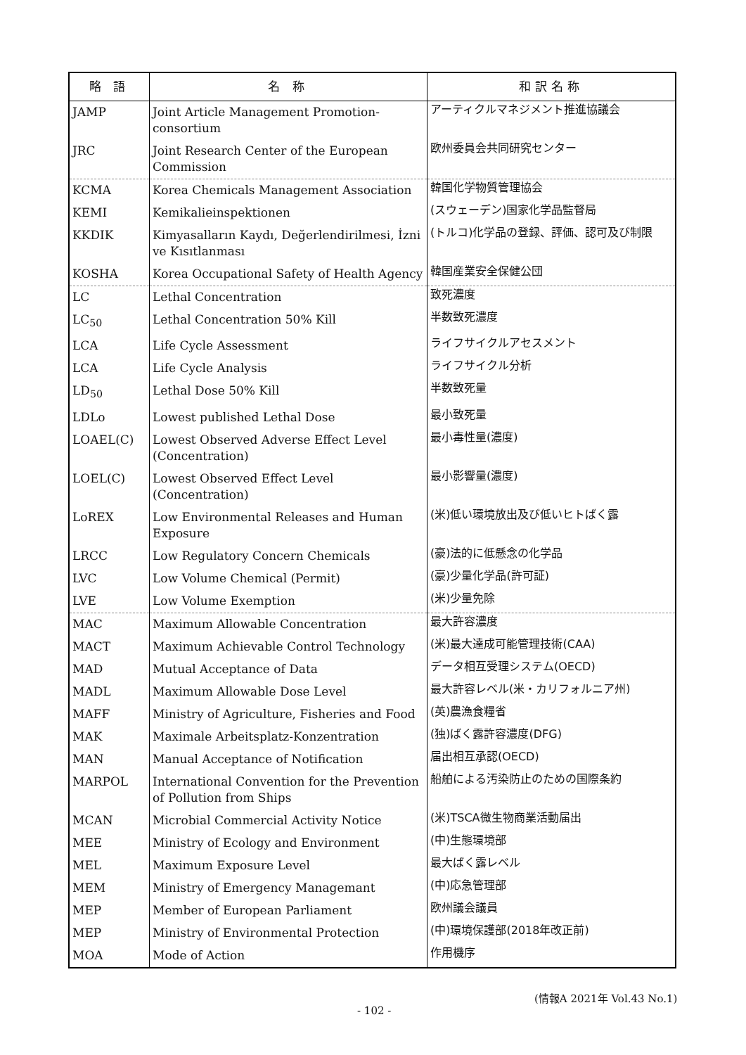| 略 語 | 名 称 | 和訳名称 |
| --- | --- | --- |
| JAMP | Joint Article Management Promotion-consortium | アーティクルマネジメント推進協議会 |
| JRC | Joint Research Center of the European Commission | 欧州委員会共同研究センター |
| KCMA | Korea Chemicals Management Association | 韓国化学物質管理協会 |
| KEMI | Kemikalieinspektionen | (スウェーデン)国家化学品監督局 |
| KKDIK | Kimyasalların Kaydı, Değerlendirilmesi, İzni ve Kısıtlanması | (トルコ)化学品の登録、評価、認可及び制限 |
| KOSHA | Korea Occupational Safety of Health Agency | 韓国産業安全保健公団 |
| LC | Lethal Concentration | 致死濃度 |
| LC<sub>50</sub> | Lethal Concentration 50% Kill | 半数致死濃度 |
| LCA | Life Cycle Assessment | ライフサイクルアセスメント |
| LCA | Life Cycle Analysis | ライフサイクル分析 |
| LD<sub>50</sub> | Lethal Dose 50% Kill | 半数致死量 |
| LDLo | Lowest published Lethal Dose | 最小致死量 |
| LOAEL(C) | Lowest Observed Adverse Effect Level (Concentration) | 最小毒性量(濃度) |
| LOEL(C) | Lowest Observed Effect Level (Concentration) | 最小影響量(濃度) |
| LoREX | Low Environmental Releases and Human Exposure | (米)低い環境放出及び低いヒトばく露 |
| LRCC | Low Regulatory Concern Chemicals | (豪)法的に低懸念の化学品 |
| LVC | Low Volume Chemical (Permit) | (豪)少量化学品(許可証) |
| LVE | Low Volume Exemption | (米)少量免除 |
| MAC | Maximum Allowable Concentration | 最大許容濃度 |
| MACT | Maximum Achievable Control Technology | (米)最大達成可能管理技術(CAA) |
| MAD | Mutual Acceptance of Data | データ相互受理システム(OECD) |
| MADL | Maximum Allowable Dose Level | 最大許容レベル(米・カリフォルニア州) |
| MAFF | Ministry of Agriculture, Fisheries and Food | (英)農漁食糧省 |
| MAK | Maximale Arbeitsplatz-Konzentration | (独)ばく露許容濃度(DFG) |
| MAN | Manual Acceptance of Notification | 届出相互承認(OECD) |
| MARPOL | International Convention for the Prevention of Pollution from Ships | 船舶による汚染防止のための国際条約 |
| MCAN | Microbial Commercial Activity Notice | (米)TSCA微生物商業活動届出 |
| MEE | Ministry of Ecology and Environment | (中)生態環境部 |
| MEL | Maximum Exposure Level | 最大ばく露レベル |
| MEM | Ministry of Emergency Managemant | (中)応急管理部 |
| MEP | Member of European Parliament | 欧州議会議員 |
| MEP | Ministry of Environmental Protection | (中)環境保護部(2018年改正前) |
| MOA | Mode of Action | 作用機序 |
(情報A 2021年 Vol.43 No.1)
- 102 -